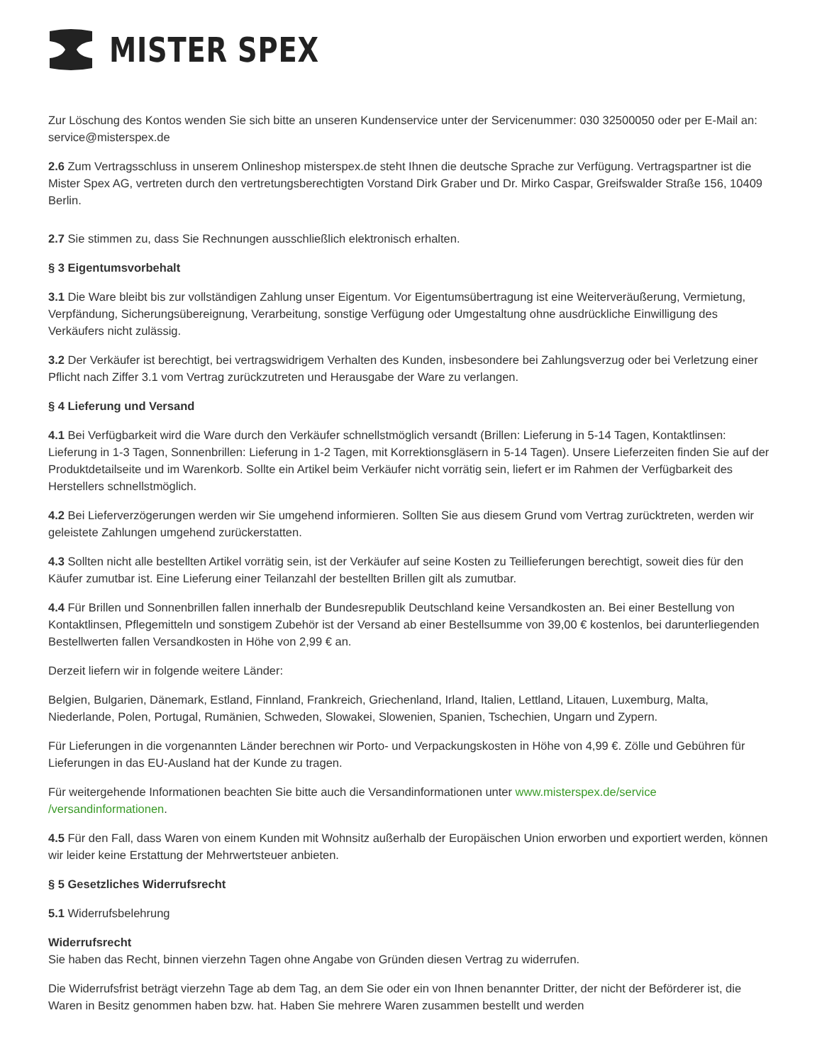MISTER SPEX
Zur Löschung des Kontos wenden Sie sich bitte an unseren Kundenservice unter der Servicenummer: 030 32500050 oder per E-Mail an: service@misterspex.de
2.6 Zum Vertragsschluss in unserem Onlineshop misterspex.de steht Ihnen die deutsche Sprache zur Verfügung. Vertragspartner ist die Mister Spex AG, vertreten durch den vertretungsberechtigten Vorstand Dirk Graber und Dr. Mirko Caspar, Greifswalder Straße 156, 10409 Berlin.
2.7 Sie stimmen zu, dass Sie Rechnungen ausschließlich elektronisch erhalten.
§ 3 Eigentumsvorbehalt
3.1 Die Ware bleibt bis zur vollständigen Zahlung unser Eigentum. Vor Eigentumsübertragung ist eine Weiterveräußerung, Vermietung, Verpfändung, Sicherungsübereignung, Verarbeitung, sonstige Verfügung oder Umgestaltung ohne ausdrückliche Einwilligung des Verkäufers nicht zulässig.
3.2 Der Verkäufer ist berechtigt, bei vertragswidrigem Verhalten des Kunden, insbesondere bei Zahlungsverzug oder bei Verletzung einer Pflicht nach Ziffer 3.1 vom Vertrag zurückzutreten und Herausgabe der Ware zu verlangen.
§ 4 Lieferung und Versand
4.1 Bei Verfügbarkeit wird die Ware durch den Verkäufer schnellstmöglich versandt (Brillen: Lieferung in 5-14 Tagen, Kontaktlinsen: Lieferung in 1-3 Tagen, Sonnenbrillen: Lieferung in 1-2 Tagen, mit Korrektionsgläsern in 5-14 Tagen). Unsere Lieferzeiten finden Sie auf der Produktdetailseite und im Warenkorb. Sollte ein Artikel beim Verkäufer nicht vorrätig sein, liefert er im Rahmen der Verfügbarkeit des Herstellers schnellstmöglich.
4.2 Bei Lieferverzögerungen werden wir Sie umgehend informieren. Sollten Sie aus diesem Grund vom Vertrag zurücktreten, werden wir geleistete Zahlungen umgehend zurückerstatten.
4.3 Sollten nicht alle bestellten Artikel vorrätig sein, ist der Verkäufer auf seine Kosten zu Teillieferungen berechtigt, soweit dies für den Käufer zumutbar ist. Eine Lieferung einer Teilanzahl der bestellten Brillen gilt als zumutbar.
4.4 Für Brillen und Sonnenbrillen fallen innerhalb der Bundesrepublik Deutschland keine Versandkosten an. Bei einer Bestellung von Kontaktlinsen, Pflegemitteln und sonstigem Zubehör ist der Versand ab einer Bestellsumme von 39,00 € kostenlos, bei darunterliegenden Bestellwerten fallen Versandkosten in Höhe von 2,99 € an.
Derzeit liefern wir in folgende weitere Länder:
Belgien, Bulgarien, Dänemark, Estland, Finnland, Frankreich, Griechenland, Irland, Italien, Lettland, Litauen, Luxemburg, Malta, Niederlande, Polen, Portugal, Rumänien, Schweden, Slowakei, Slowenien, Spanien, Tschechien, Ungarn und Zypern.
Für Lieferungen in die vorgenannten Länder berechnen wir Porto- und Verpackungskosten in Höhe von 4,99 €. Zölle und Gebühren für Lieferungen in das EU-Ausland hat der Kunde zu tragen.
Für weitergehende Informationen beachten Sie bitte auch die Versandinformationen unter www.misterspex.de/service /versandinformationen.
4.5 Für den Fall, dass Waren von einem Kunden mit Wohnsitz außerhalb der Europäischen Union erworben und exportiert werden, können wir leider keine Erstattung der Mehrwertsteuer anbieten.
§ 5 Gesetzliches Widerrufsrecht
5.1 Widerrufsbelehrung
Widerrufsrecht
Sie haben das Recht, binnen vierzehn Tagen ohne Angabe von Gründen diesen Vertrag zu widerrufen.
Die Widerrufsfrist beträgt vierzehn Tage ab dem Tag, an dem Sie oder ein von Ihnen benannter Dritter, der nicht der Beförderer ist, die Waren in Besitz genommen haben bzw. hat. Haben Sie mehrere Waren zusammen bestellt und werden